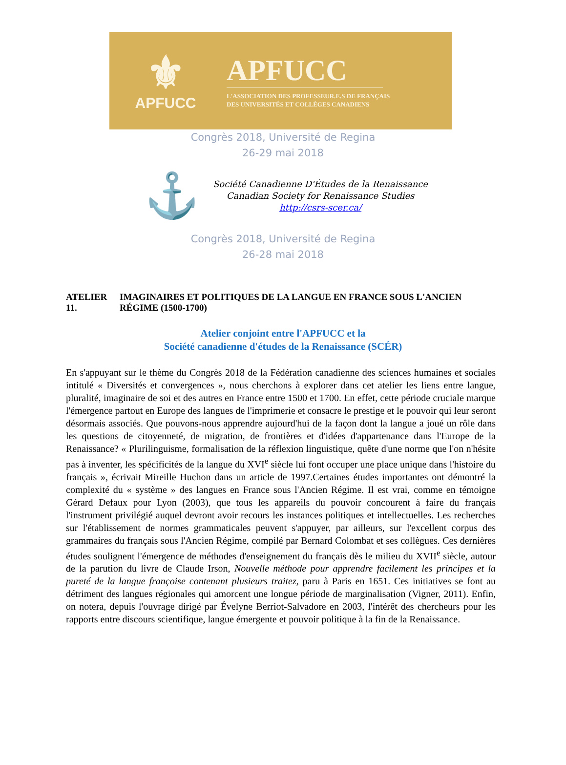⚜
APFUCC
APFUCC
L'ASSOCIATION DES PROFESSEUR.E.S DE FRANÇAIS
DES UNIVERSITÉS ET COLLÈGES CANADIENS
Congrès 2018, Université de Regina
26-29 mai 2018
⚓
Société Canadienne D'Études de la Renaissance
Canadian Society for Renaissance Studies
http://csrs-scer.ca/
Congrès 2018, Université de Regina
26-28 mai 2018
ATELIER 11. IMAGINAIRES ET POLITIQUES DE LA LANGUE EN FRANCE SOUS L'ANCIEN RÉGIME (1500-1700)
Atelier conjoint entre l'APFUCC et la
Société canadienne d'études de la Renaissance (SCÉR)
En s'appuyant sur le thème du Congrès 2018 de la Fédération canadienne des sciences humaines et sociales intitulé « Diversités et convergences », nous cherchons à explorer dans cet atelier les liens entre langue, pluralité, imaginaire de soi et des autres en France entre 1500 et 1700. En effet, cette période cruciale marque l'émergence partout en Europe des langues de l'imprimerie et consacre le prestige et le pouvoir qui leur seront désormais associés. Que pouvons-nous apprendre aujourd'hui de la façon dont la langue a joué un rôle dans les questions de citoyenneté, de migration, de frontières et d'idées d'appartenance dans l'Europe de la Renaissance? « Plurilinguisme, formalisation de la réflexion linguistique, quête d'une norme que l'on n'hésite pas à inventer, les spécificités de la langue du XVI<sup>e</sup> siècle lui font occuper une place unique dans l'histoire du français », écrivait Mireille Huchon dans un article de 1997.Certaines études importantes ont démontré la complexité du « système » des langues en France sous l'Ancien Régime. Il est vrai, comme en témoigne Gérard Defaux pour Lyon (2003), que tous les appareils du pouvoir concourent à faire du français l'instrument privilégié auquel devront avoir recours les instances politiques et intellectuelles. Les recherches sur l'établissement de normes grammaticales peuvent s'appuyer, par ailleurs, sur l'excellent corpus des grammaires du français sous l'Ancien Régime, compilé par Bernard Colombat et ses collègues. Ces dernières études soulignent l'émergence de méthodes d'enseignement du français dès le milieu du XVII<sup>e</sup> siècle, autour de la parution du livre de Claude Irson, Nouvelle méthode pour apprendre facilement les principes et la pureté de la langue françoise contenant plusieurs traitez, paru à Paris en 1651. Ces initiatives se font au détriment des langues régionales qui amorcent une longue période de marginalisation (Vigner, 2011). Enfin, on notera, depuis l'ouvrage dirigé par Évelyne Berriot-Salvadore en 2003, l'intérêt des chercheurs pour les rapports entre discours scientifique, langue émergente et pouvoir politique à la fin de la Renaissance.